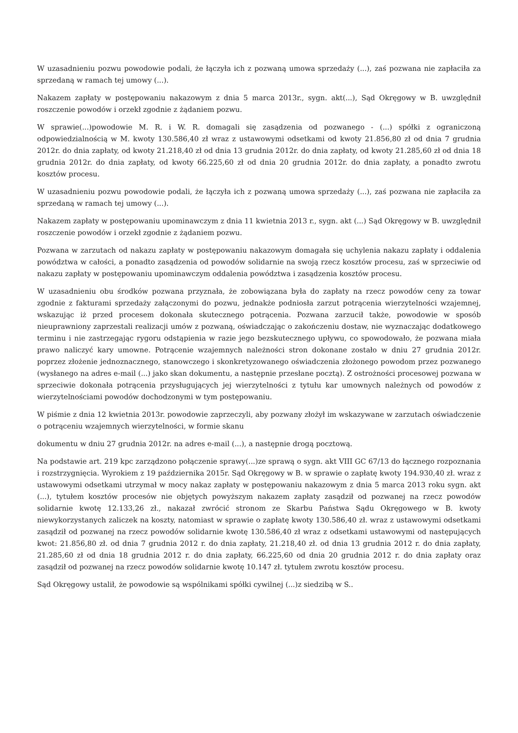W uzasadnieniu pozwu powodowie podali, że łączyła ich z pozwaną umowa sprzedaży (...), zaś pozwana nie zapłaciła za sprzedaną w ramach tej umowy (...).
Nakazem zapłaty w postępowaniu nakazowym z dnia 5 marca 2013r., sygn. akt(...), Sąd Okręgowy w B. uwzględnił roszczenie powodów i orzekł zgodnie z żądaniem pozwu.
W sprawie(...)powodowie M. R. i W. R. domagali się zasądzenia od pozwanego - (...) spółki z ograniczoną odpowiedzialnością w M. kwoty 130.586,40 zł wraz z ustawowymi odsetkami od kwoty 21.856,80 zł od dnia 7 grudnia 2012r. do dnia zapłaty, od kwoty 21.218,40 zł od dnia 13 grudnia 2012r. do dnia zapłaty, od kwoty 21.285,60 zł od dnia 18 grudnia 2012r. do dnia zapłaty, od kwoty 66.225,60 zł od dnia 20 grudnia 2012r. do dnia zapłaty, a ponadto zwrotu kosztów procesu.
W uzasadnieniu pozwu powodowie podali, że łączyła ich z pozwaną umowa sprzedaży (...), zaś pozwana nie zapłaciła za sprzedaną w ramach tej umowy (...).
Nakazem zapłaty w postępowaniu upominawczym z dnia 11 kwietnia 2013 r., sygn. akt (...) Sąd Okręgowy w B. uwzględnił roszczenie powodów i orzekł zgodnie z żądaniem pozwu.
Pozwana w zarzutach od nakazu zapłaty w postępowaniu nakazowym domagała się uchylenia nakazu zapłaty i oddalenia powództwa w całości, a ponadto zasądzenia od powodów solidarnie na swoją rzecz kosztów procesu, zaś w sprzeciwie od nakazu zapłaty w postępowaniu upominawczym oddalenia powództwa i zasądzenia kosztów procesu.
W uzasadnieniu obu środków pozwana przyznała, że zobowiązana była do zapłaty na rzecz powodów ceny za towar zgodnie z fakturami sprzedaży załączonymi do pozwu, jednakże podniosła zarzut potrącenia wierzytelności wzajemnej, wskazując iż przed procesem dokonała skutecznego potrącenia. Pozwana zarzucił także, powodowie w sposób nieuprawniony zaprzestali realizacji umów z pozwaną, oświadczając o zakończeniu dostaw, nie wyznaczając dodatkowego terminu i nie zastrzegając rygoru odstąpienia w razie jego bezskutecznego upływu, co spowodowało, że pozwana miała prawo naliczyć kary umowne. Potrącenie wzajemnych należności stron dokonane zostało w dniu 27 grudnia 2012r. poprzez złożenie jednoznacznego, stanowczego i skonkretyzowanego oświadczenia złożonego powodom przez pozwanego (wysłanego na adres e-mail (...) jako skan dokumentu, a następnie przesłane pocztą). Z ostrożności procesowej pozwana w sprzeciwie dokonała potrącenia przysługujących jej wierzytelności z tytułu kar umownych należnych od powodów z wierzytelnościami powodów dochodzonymi w tym postępowaniu.
W piśmie z dnia 12 kwietnia 2013r. powodowie zaprzeczyli, aby pozwany złożył im wskazywane w zarzutach oświadczenie o potrąceniu wzajemnych wierzytelności, w formie skanu
dokumentu w dniu 27 grudnia 2012r. na adres e-mail (...), a następnie drogą pocztową.
Na podstawie art. 219 kpc zarządzono połączenie sprawy(...)ze sprawą o sygn. akt VIII GC 67/13 do łącznego rozpoznania i rozstrzygnięcia. Wyrokiem z 19 października 2015r. Sąd Okręgowy w B. w sprawie o zapłatę kwoty 194.930,40 zł. wraz z ustawowymi odsetkami utrzymał w mocy nakaz zapłaty w postępowaniu nakazowym z dnia 5 marca 2013 roku sygn. akt (...), tytułem kosztów procesów nie objętych powyższym nakazem zapłaty zasądził od pozwanej na rzecz powodów solidarnie kwotę 12.133,26 zł., nakazał zwrócić stronom ze Skarbu Państwa Sądu Okręgowego w B. kwoty niewykorzystanych zaliczek na koszty, natomiast w sprawie o zapłatę kwoty 130.586,40 zł. wraz z ustawowymi odsetkami zasądził od pozwanej na rzecz powodów solidarnie kwotę 130.586,40 zł wraz z odsetkami ustawowymi od następujących kwot: 21.856,80 zł. od dnia 7 grudnia 2012 r. do dnia zapłaty, 21.218,40 zł. od dnia 13 grudnia 2012 r. do dnia zapłaty, 21.285,60 zł od dnia 18 grudnia 2012 r. do dnia zapłaty, 66.225,60 od dnia 20 grudnia 2012 r. do dnia zapłaty oraz zasądził od pozwanej na rzecz powodów solidarnie kwotę 10.147 zł. tytułem zwrotu kosztów procesu.
Sąd Okręgowy ustalił, że powodowie są wspólnikami spółki cywilnej (...)z siedzibą w S..